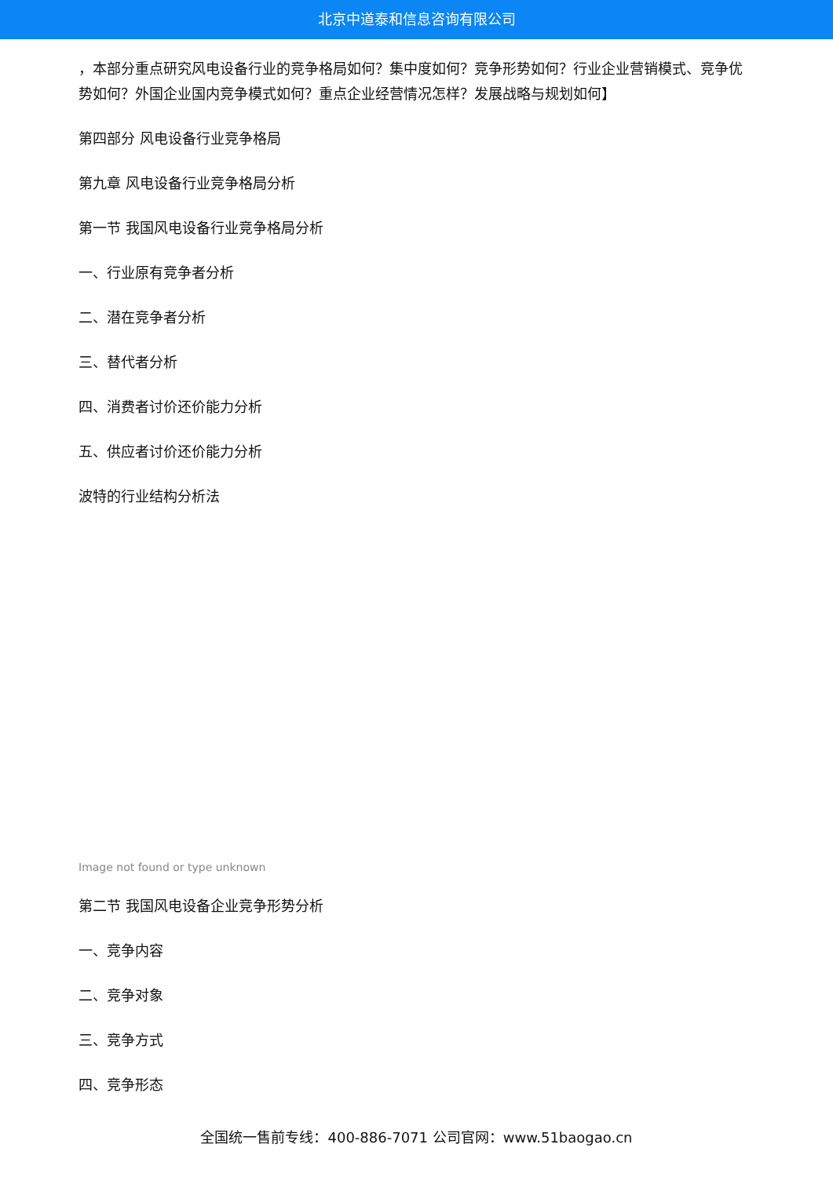北京中道泰和信息咨询有限公司
，本部分重点研究风电设备行业的竞争格局如何？集中度如何？竞争形势如何？行业企业营销模式、竞争优势如何？外国企业国内竞争模式如何？重点企业经营情况怎样？发展战略与规划如何】
第四部分 风电设备行业竞争格局
第九章 风电设备行业竞争格局分析
第一节 我国风电设备行业竞争格局分析
一、行业原有竞争者分析
二、潜在竞争者分析
三、替代者分析
四、消费者讨价还价能力分析
五、供应者讨价还价能力分析
波特的行业结构分析法
Image not found or type unknown
第二节 我国风电设备企业竞争形势分析
一、竞争内容
二、竞争对象
三、竞争方式
四、竞争形态
全国统一售前专线：400-886-7071 公司官网：www.51baogao.cn